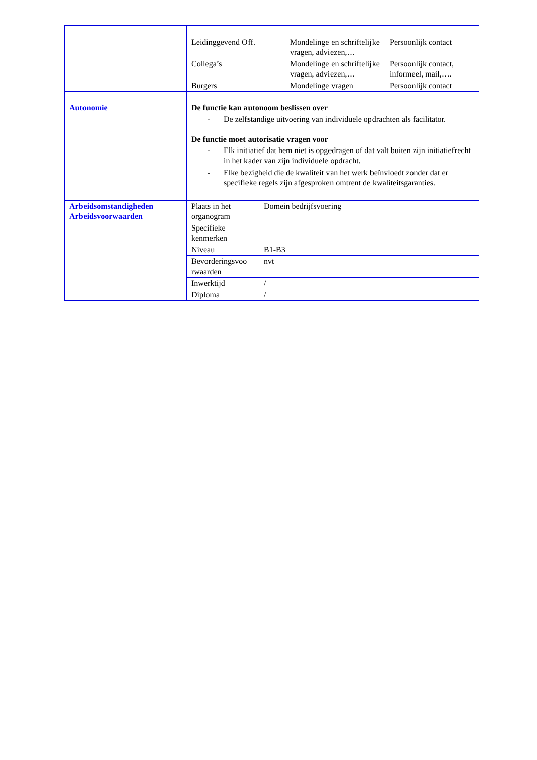| | Leidinggevend Off. | Mondelinge en schriftelijke vragen, adviezen,… | Persoonlijk contact |
| | Collega’s | Mondelinge en schriftelijke vragen, adviezen,… | Persoonlijk contact, informeel, mail,…. |
| | Burgers | Mondelinge vragen | Persoonlijk contact |
| Autonomie | De functie kan autonoom beslissen over - De zelfstandige uitvoering van individuele opdrachten als facilitator. De functie moet autorisatie vragen voor - Elk initiatief dat hem niet is opgedragen of dat valt buiten zijn initiatiefrecht in het kader van zijn individuele opdracht. - Elke bezigheid die de kwaliteit van het werk beïnvloedt zonder dat er specifieke regels zijn afgesproken omtrent de kwaliteitsgaranties. | | |
| Arbeidsomstandigheden Arbeidsvoorwaarden | Plaats in het organogram | Domein bedrijfsvoering |
| | Specifieke kenmerken | |
| | Niveau | B1-B3 |
| | Bevorderingsvoo rwaarden | nvt |
| | Inwerktijd | / |
| | Diploma | / |